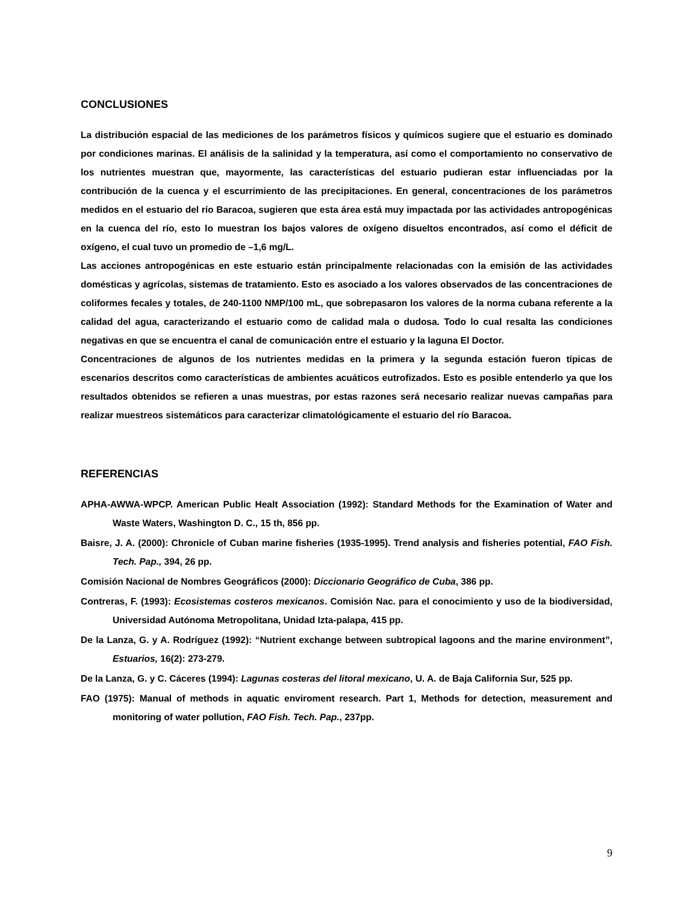CONCLUSIONES
La distribución espacial de las mediciones de los parámetros físicos y químicos sugiere que el estuario es dominado por condiciones marinas. El análisis de la salinidad y la temperatura, así como el comportamiento no conservativo de los nutrientes muestran que, mayormente, las características del estuario pudieran estar influenciadas por la contribución de la cuenca y el escurrimiento de las precipitaciones. En general, concentraciones de los parámetros medidos en el estuario del río Baracoa, sugieren que esta área está muy impactada por las actividades antropogénicas en la cuenca del río, esto lo muestran los bajos valores de oxígeno disueltos encontrados, así como el déficit de oxígeno, el cual tuvo un promedio de –1,6 mg/L.
Las acciones antropogénicas en este estuario están principalmente relacionadas con la emisión de las actividades domésticas y agrícolas, sistemas de tratamiento. Esto es asociado a los valores observados de las concentraciones de coliformes fecales y totales, de 240-1100 NMP/100 mL, que sobrepasaron los valores de la norma cubana referente a la calidad del agua, caracterizando el estuario como de calidad mala o dudosa. Todo lo cual resalta las condiciones negativas en que se encuentra el canal de comunicación entre el estuario y la laguna El Doctor.
Concentraciones de algunos de los nutrientes medidas en la primera y la segunda estación fueron típicas de escenarios descritos como características de ambientes acuáticos eutrofizados. Esto es posible entenderlo ya que los resultados obtenidos se refieren a unas muestras, por estas razones será necesario realizar nuevas campañas para realizar muestreos sistemáticos para caracterizar climatológicamente el estuario del río Baracoa.
REFERENCIAS
APHA-AWWA-WPCP. American Public Healt Association (1992): Standard Methods for the Examination of Water and Waste Waters, Washington D. C., 15 th, 856 pp.
Baisre, J. A. (2000): Chronicle of Cuban marine fisheries (1935-1995). Trend analysis and fisheries potential, FAO Fish. Tech. Pap., 394, 26 pp.
Comisión Nacional de Nombres Geográficos (2000): Diccionario Geográfico de Cuba, 386 pp.
Contreras, F. (1993): Ecosistemas costeros mexicanos. Comisión Nac. para el conocimiento y uso de la biodiversidad, Universidad Autónoma Metropolitana, Unidad Izta-palapa, 415 pp.
De la Lanza, G. y A. Rodríguez (1992): “Nutrient exchange between subtropical lagoons and the marine environment”, Estuarios, 16(2): 273-279.
De la Lanza, G. y C. Cáceres (1994): Lagunas costeras del litoral mexicano, U. A. de Baja California Sur, 525 pp.
FAO (1975): Manual of methods in aquatic enviroment research. Part 1, Methods for detection, measurement and monitoring of water pollution, FAO Fish. Tech. Pap., 237pp.
9